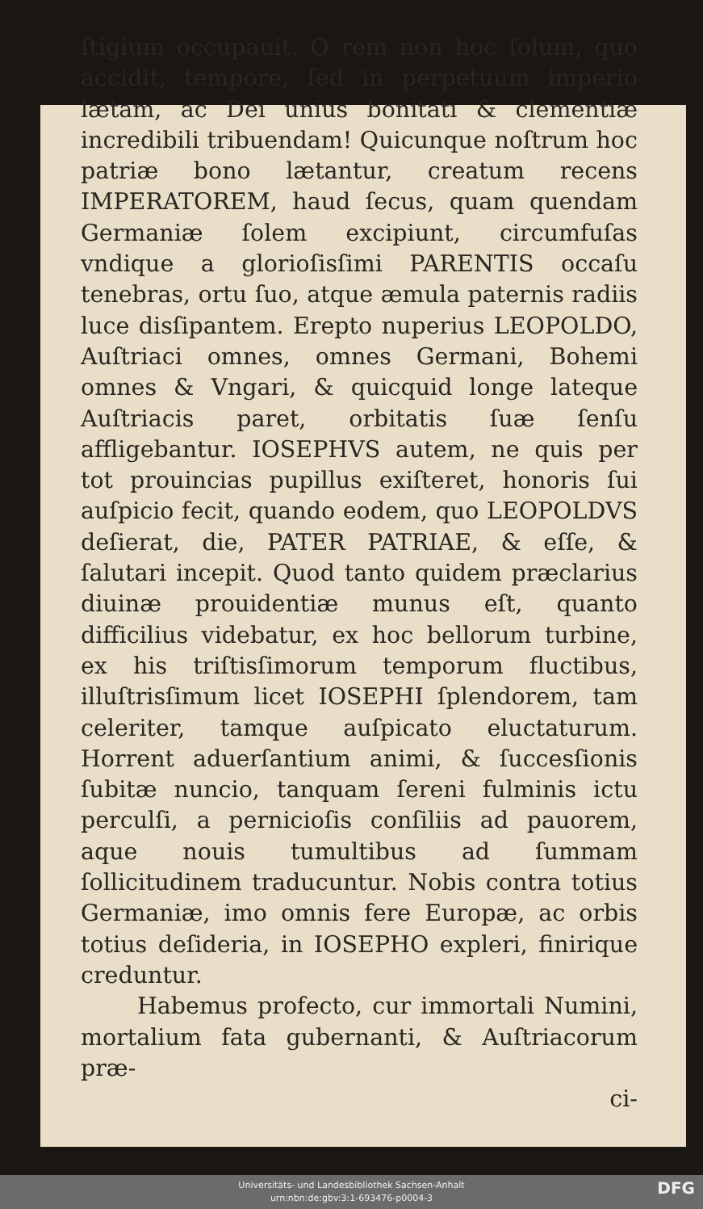ſtigium occupauit. O rem non hoc ſolum, quo accidit, tempore, ſed in perpetuum imperio lætam, ac Dei unius bonitati & clementiæ incredibili tribuendam! Quicunque noſtrum hoc patriæ bono lætantur, creatum recens IMPERATOREM, haud ſecus, quam quendam Germaniæ ſolem excipiunt, circumfuſas vndique a glorioſisſimi PARENTIS occaſu tenebras, ortu ſuo, atque æmula paternis radiis luce disſipantem. Erepto nuperius LEOPOLDO, Auſtriaci omnes, omnes Germani, Bohemi omnes & Vngari, & quicquid longe lateque Auſtriacis paret, orbitatis ſuæ ſenſu affligebantur. IOSEPHVS autem, ne quis per tot prouincias pupillus exiſteret, honoris ſui auſpicio fecit, quando eodem, quo LEOPOLDVS deſierat, die, PATER PATRIAE, & eſſe, & ſalutari incepit. Quod tanto quidem præclarius diuinæ prouidentiæ munus eſt, quanto difficilius videbatur, ex hoc bellorum turbine, ex his triſtisſimorum temporum fluctibus, illuſtrisſimum licet IOSEPHI ſplendorem, tam celeriter, tamque auſpicato eluctaturum. Horrent aduerſantium animi, & ſuccesſionis ſubitæ nuncio, tanquam ſereni fulminis ictu perculſi, a pernicioſis conſiliis ad pauorem, aque nouis tumultibus ad ſummam ſollicitudinem traducuntur. Nobis contra totius Germaniæ, imo omnis fere Europæ, ac orbis totius deſideria, in IOSEPHO expleri, finirique creduntur.
Habemus profecto, cur immortali Numini, mortalium fata gubernanti, & Auſtriacorum præ-
ci-
Universitäts- und Landesbibliothek Sachsen-Anhalt
urn:nbn:de:gbv:3:1-693476-p0004-3
DFG